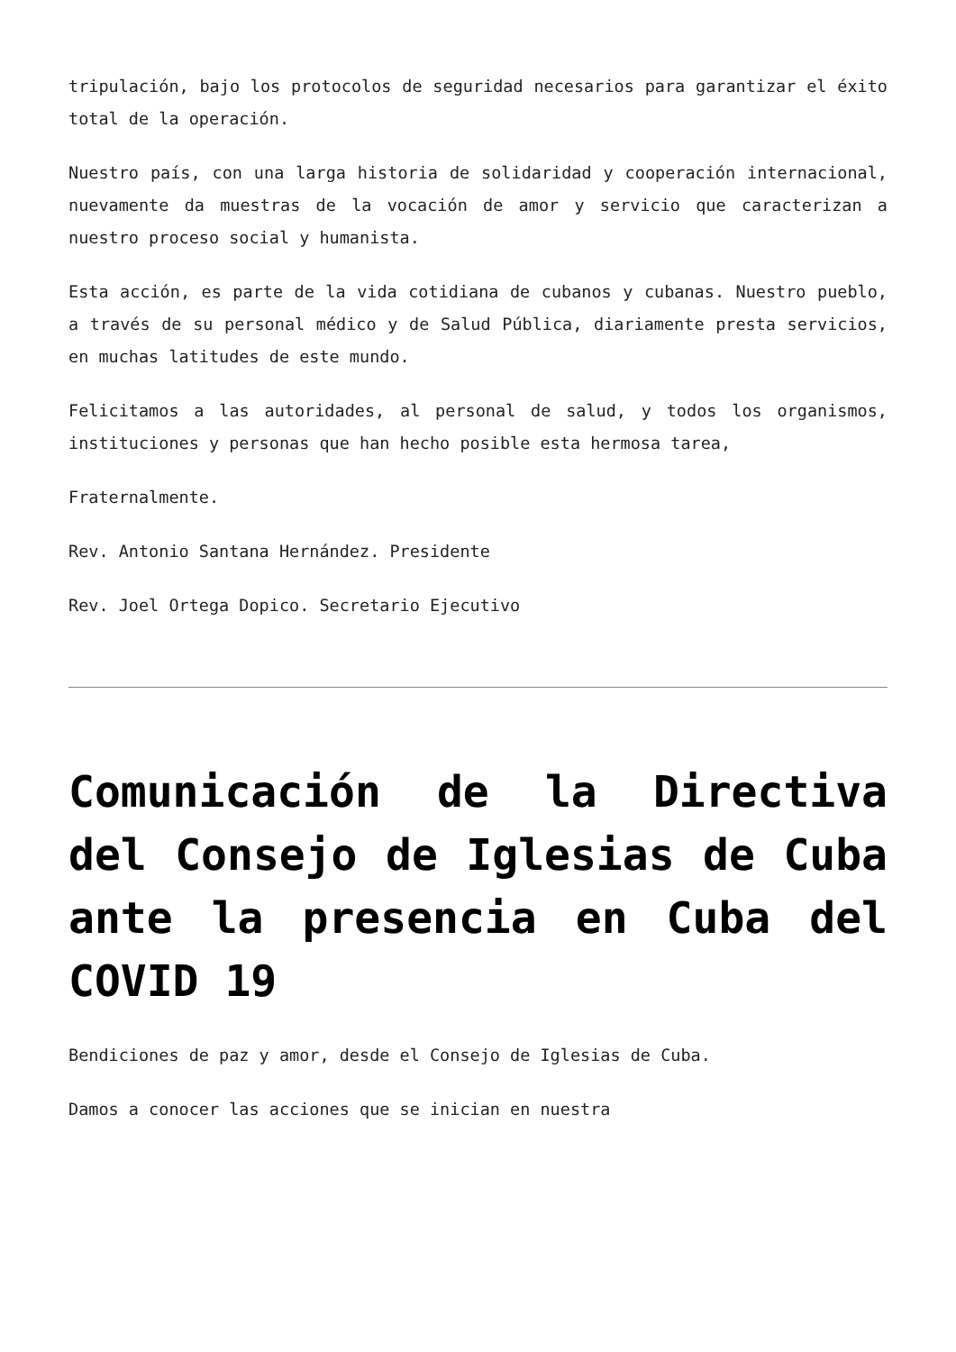tripulación, bajo los protocolos de seguridad necesarios para garantizar el éxito total de la operación.
Nuestro país, con una larga historia de solidaridad y cooperación internacional, nuevamente da muestras de la vocación de amor y servicio que caracterizan a nuestro proceso social y humanista.
Esta acción, es parte de la vida cotidiana de cubanos y cubanas. Nuestro pueblo, a través de su personal médico y de Salud Pública, diariamente presta servicios, en muchas latitudes de este mundo.
Felicitamos a las autoridades, al personal de salud, y todos los organismos, instituciones y personas que han hecho posible esta hermosa tarea,
Fraternalmente.
Rev. Antonio Santana Hernández. Presidente
Rev. Joel Ortega Dopico. Secretario Ejecutivo
Comunicación de la Directiva del Consejo de Iglesias de Cuba ante la presencia en Cuba del COVID 19
Bendiciones de paz y amor, desde el Consejo de Iglesias de Cuba.
Damos a conocer las acciones que se inician en nuestra